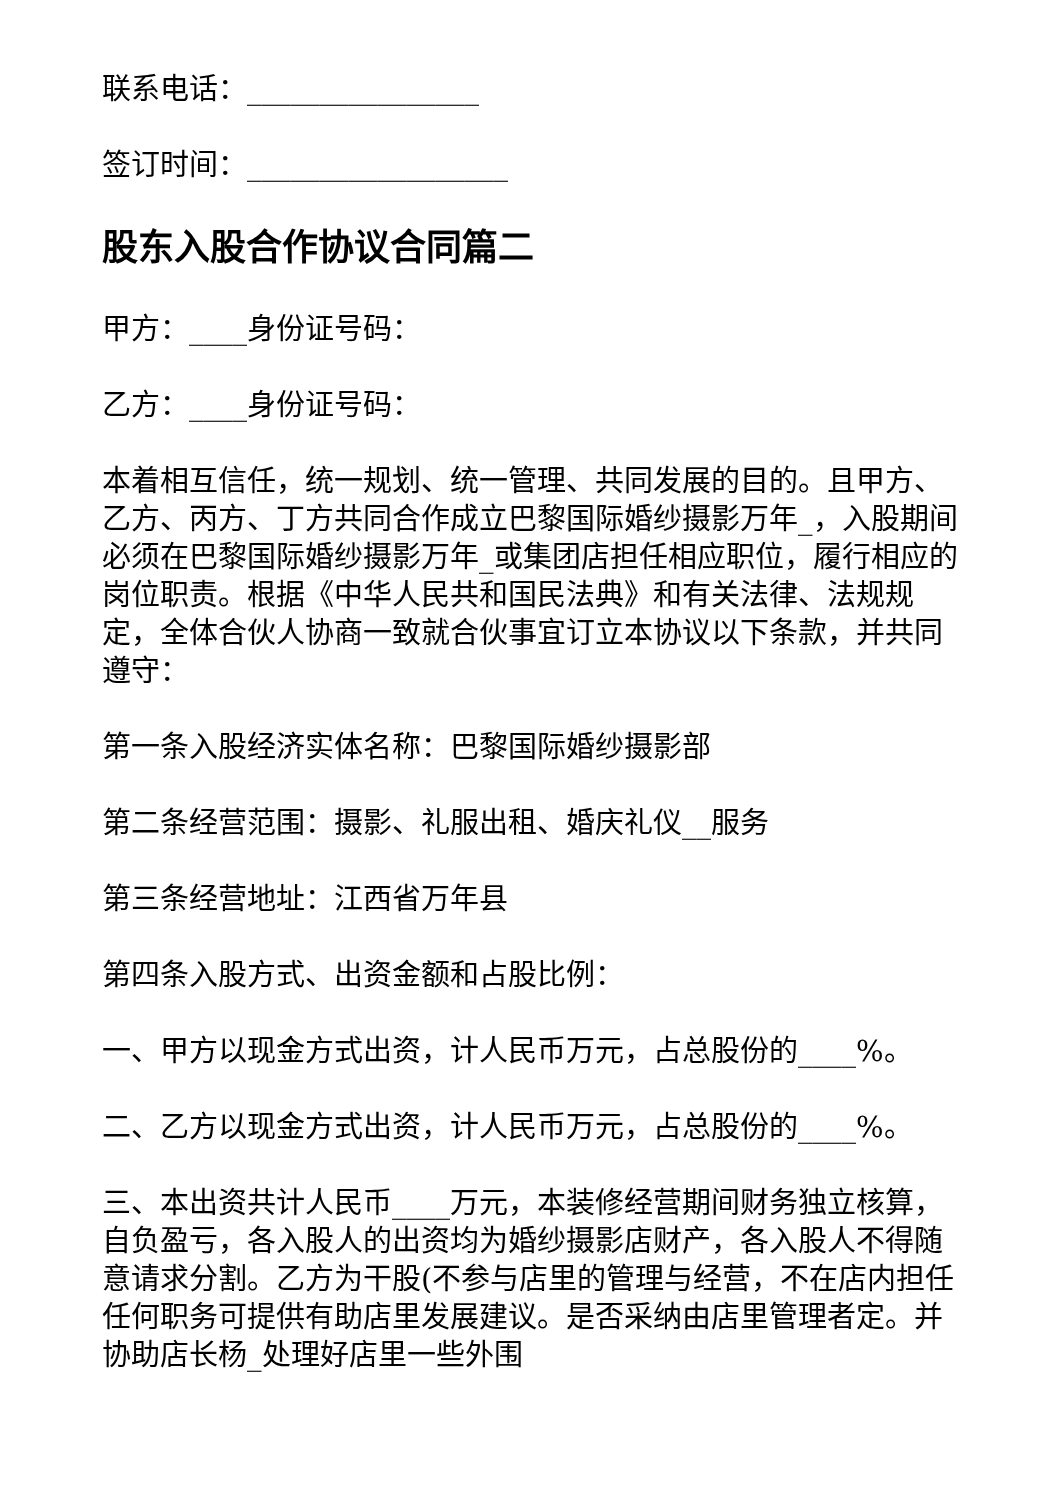联系电话：________________
签订时间：__________________
股东入股合作协议合同篇二
甲方：____身份证号码：
乙方：____身份证号码：
本着相互信任，统一规划、统一管理、共同发展的目的。且甲方、乙方、丙方、丁方共同合作成立巴黎国际婚纱摄影万年_，入股期间必须在巴黎国际婚纱摄影万年_或集团店担任相应职位，履行相应的岗位职责。根据《中华人民共和国民法典》和有关法律、法规规定，全体合伙人协商一致就合伙事宜订立本协议以下条款，并共同遵守：
第一条入股经济实体名称：巴黎国际婚纱摄影部
第二条经营范围：摄影、礼服出租、婚庆礼仪__服务
第三条经营地址：江西省万年县
第四条入股方式、出资金额和占股比例：
一、甲方以现金方式出资，计人民币万元，占总股份的____%。
二、乙方以现金方式出资，计人民币万元，占总股份的____%。
三、本出资共计人民币____万元，本装修经营期间财务独立核算，自负盈亏，各入股人的出资均为婚纱摄影店财产，各入股人不得随意请求分割。乙方为干股(不参与店里的管理与经营，不在店内担任任何职务可提供有助店里发展建议。是否采纳由店里管理者定。并协助店长杨_处理好店里一些外围